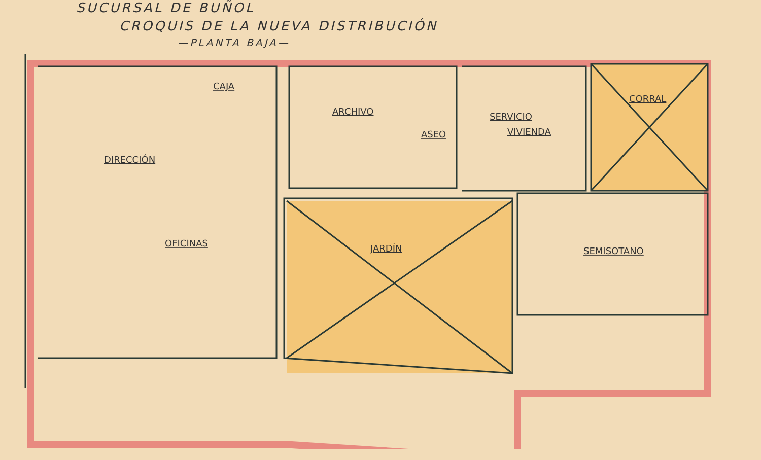SUCURSAL DE BUÑOL
CROQUIS DE LA NUEVA DISTRIBUCIÓN
—PLANTA BAJA—
CAJA
ARCHIVO
ASEO
SERVICIO
VIVIENDA
CORRAL
DIRECCIÓN
OFICINAS
JARDÍN
SEMISOTANO